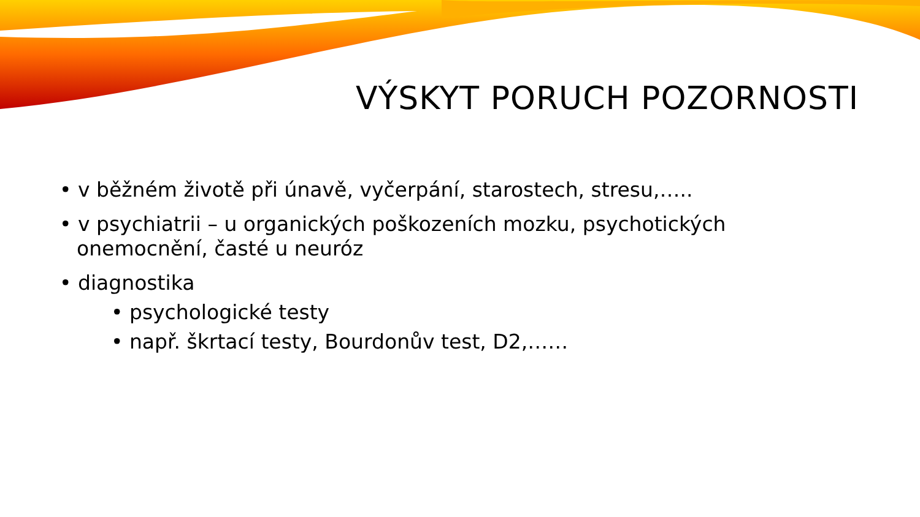VÝSKYT PORUCH POZORNOSTI
• v běžném životě při únavě, vyčerpání, starostech, stresu,…..
• v psychiatrii – u organických poškozeních mozku, psychotických onemocnění, časté u neuróz
• diagnostika
• psychologické testy
• např. škrtací testy, Bourdonův test, D2,……